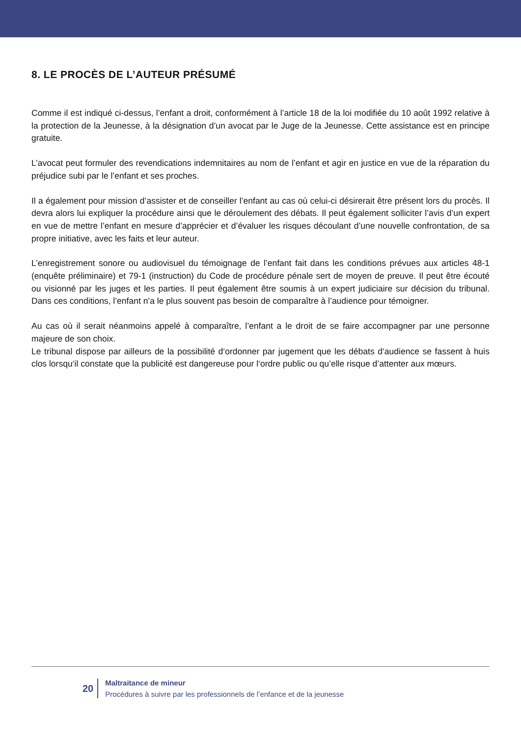8. LE PROCÈS DE L’AUTEUR PRÉSUMÉ
Comme il est indiqué ci-dessus, l’enfant a droit, conformément à l’article 18 de la loi modifiée du 10 août 1992 relative à la protection de la Jeunesse, à la désignation d’un avocat par le Juge de la Jeunesse. Cette assistance est en principe gratuite.
L’avocat peut formuler des revendications indemnitaires au nom de l’enfant et agir en justice en vue de la réparation du préjudice subi par le l’enfant et ses proches.
Il a également pour mission d’assister et de conseiller l’enfant au cas où celui-ci désirerait être présent lors du procès. Il devra alors lui expliquer la procédure ainsi que le déroulement des débats. Il peut également solliciter l’avis d’un expert en vue de mettre l’enfant en mesure d’apprécier et d’évaluer les risques découlant d’une nouvelle confrontation, de sa propre initiative, avec les faits et leur auteur.
L’enregistrement sonore ou audiovisuel du témoignage de l’enfant fait dans les conditions prévues aux articles 48-1 (enquête préliminaire) et 79-1 (instruction) du Code de procédure pénale sert de moyen de preuve. Il peut être écouté ou visionné par les juges et les parties. Il peut également être soumis à un expert judiciaire sur décision du tribunal. Dans ces conditions, l’enfant n’a le plus souvent pas besoin de comparaître à l’audience pour témoigner.
Au cas où il serait néanmoins appelé à comparaître, l’enfant a le droit de se faire accompagner par une personne majeure de son choix.
Le tribunal dispose par ailleurs de la possibilité d‘ordonner par jugement que les débats d‘audience se fassent à huis clos lorsqu‘il constate que la publicité est dangereuse pour l‘ordre public ou qu’elle risque d’attenter aux mœurs.
20
Maltraitance de mineur
Procédures à suivre par les professionnels de l’enfance et de la jeunesse